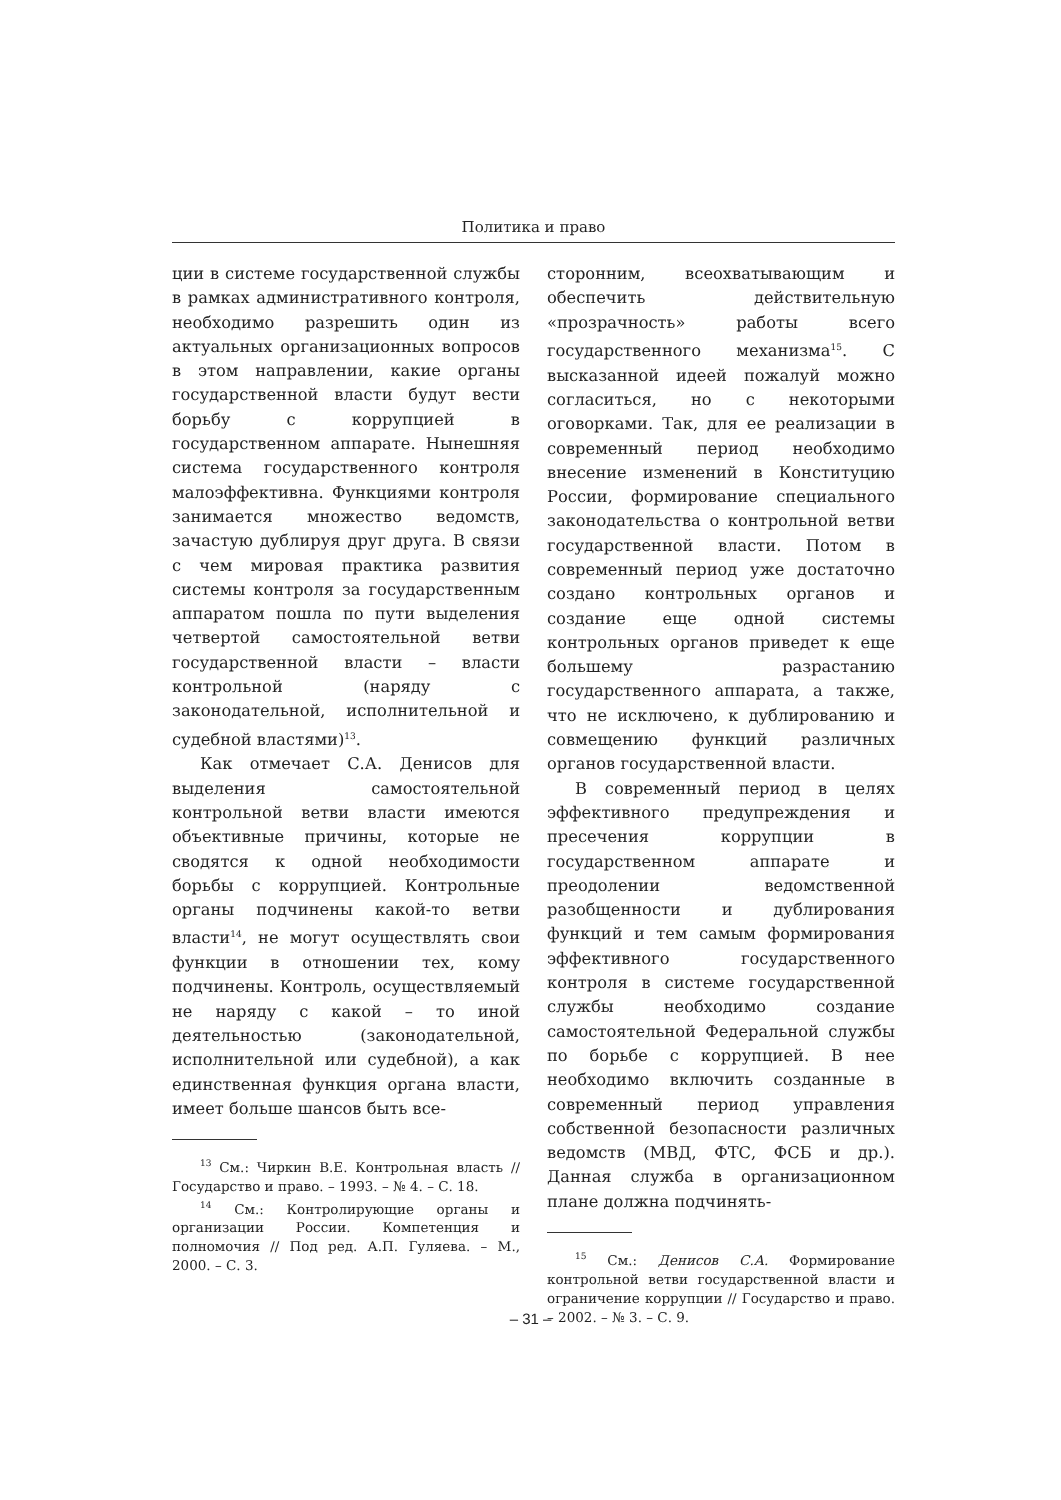Политика и право
ции в системе государственной службы в рамках административного контроля, необходимо разрешить один из актуальных организационных вопросов в этом направлении, какие органы государственной власти будут вести борьбу с коррупцией в государственном аппарате. Нынешняя система государственного контроля малоэффективна. Функциями контроля занимается множество ведомств, зачастую дублируя друг друга. В связи с чем мировая практика развития системы контроля за государственным аппаратом пошла по пути выделения четвертой самостоятельной ветви государственной власти – власти контрольной (наряду с законодательной, исполнительной и судебной властями)<sup>13</sup>.
Как отмечает С.А. Денисов для выделения самостоятельной контрольной ветви власти имеются объективные причины, которые не сводятся к одной необходимости борьбы с коррупцией. Контрольные органы подчинены какой-то ветви власти<sup>14</sup>, не могут осуществлять свои функции в отношении тех, кому подчинены. Контроль, осуществляемый не наряду с какой – то иной деятельностью (законодательной, исполнительной или судебной), а как единственная функция органа власти, имеет больше шансов быть все-
<sup>13</sup> См.: Чиркин В.Е. Контрольная власть // Государство и право. – 1993. – № 4. – С. 18.
<sup>14</sup> См.: Контролирующие органы и организации России. Компетенция и полномочия // Под ред. А.П. Гуляева. – М., 2000. – С. 3.
сторонним, всеохватывающим и обеспечить действительную «прозрачность» работы всего государственного механизма<sup>15</sup>. С высказанной идеей пожалуй можно согласиться, но с некоторыми оговорками. Так, для ее реализации в современный период необходимо внесение изменений в Конституцию России, формирование специального законодательства о контрольной ветви государственной власти. Потом в современный период уже достаточно создано контрольных органов и создание еще одной системы контрольных органов приведет к еще большему разрастанию государственного аппарата, а также, что не исключено, к дублированию и совмещению функций различных органов государственной власти.
В современный период в целях эффективного предупреждения и пресечения коррупции в государственном аппарате и преодолении ведомственной разобщенности и дублирования функций и тем самым формирования эффективного государственного контроля в системе государственной службы необходимо создание самостоятельной Федеральной службы по борьбе с коррупцией. В нее необходимо включить созданные в современный период управления собственной безопасности различных ведомств (МВД, ФТС, ФСБ и др.). Данная служба в организационном плане должна подчинять-
<sup>15</sup> См.: Денисов С.А. Формирование контрольной ветви государственной власти и ограничение коррупции // Государство и право. – 2002. – № 3. – С. 9.
– 31 –